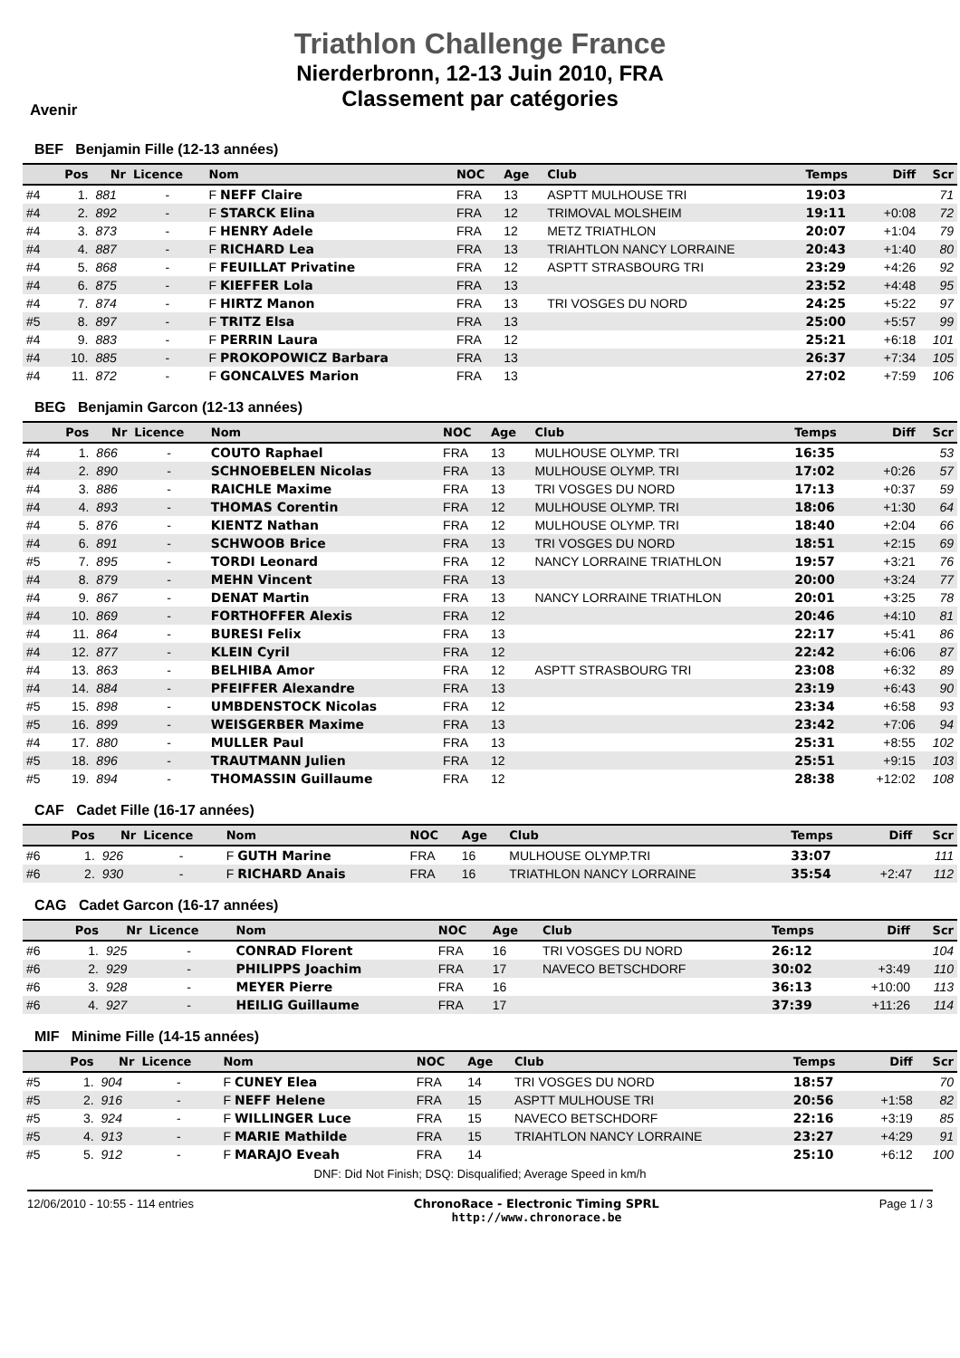Triathlon Challenge France
Nierderbronn, 12-13 Juin 2010, FRA
Classement par catégories
Avenir
BEF Benjamin Fille (12-13 années)
| | Pos | Nr | Licence | Nom | NOC | Age | Club | Temps | Diff | Scr |
| --- | --- | --- | --- | --- | --- | --- | --- | --- | --- | --- |
| #4 | 1. | 881 | - | F NEFF Claire | FRA | 13 | ASPTT MULHOUSE TRI | 19:03 | | 71 |
| #4 | 2. | 892 | - | F STARCK Elina | FRA | 12 | TRIMOVAL MOLSHEIM | 19:11 | +0:08 | 72 |
| #4 | 3. | 873 | - | F HENRY Adele | FRA | 12 | METZ TRIATHLON | 20:07 | +1:04 | 79 |
| #4 | 4. | 887 | - | F RICHARD Lea | FRA | 13 | TRIAHTLON NANCY LORRAINE | 20:43 | +1:40 | 80 |
| #4 | 5. | 868 | - | F FEUILLAT Privatine | FRA | 12 | ASPTT STRASBOURG TRI | 23:29 | +4:26 | 92 |
| #4 | 6. | 875 | - | F KIEFFER Lola | FRA | 13 | | 23:52 | +4:48 | 95 |
| #4 | 7. | 874 | - | F HIRTZ Manon | FRA | 13 | TRI VOSGES DU NORD | 24:25 | +5:22 | 97 |
| #5 | 8. | 897 | - | F TRITZ Elsa | FRA | 13 | | 25:00 | +5:57 | 99 |
| #4 | 9. | 883 | - | F PERRIN Laura | FRA | 12 | | 25:21 | +6:18 | 101 |
| #4 | 10. | 885 | - | F PROKOPOWICZ Barbara | FRA | 13 | | 26:37 | +7:34 | 105 |
| #4 | 11. | 872 | - | F GONCALVES Marion | FRA | 13 | | 27:02 | +7:59 | 106 |
BEG Benjamin Garcon (12-13 années)
| | Pos | Nr | Licence | Nom | NOC | Age | Club | Temps | Diff | Scr |
| --- | --- | --- | --- | --- | --- | --- | --- | --- | --- | --- |
| #4 | 1. | 866 | - | COUTO Raphael | FRA | 13 | MULHOUSE OLYMP. TRI | 16:35 | | 53 |
| #4 | 2. | 890 | - | SCHNOEBELEN Nicolas | FRA | 13 | MULHOUSE OLYMP. TRI | 17:02 | +0:26 | 57 |
| #4 | 3. | 886 | - | RAICHLE Maxime | FRA | 13 | TRI VOSGES DU NORD | 17:13 | +0:37 | 59 |
| #4 | 4. | 893 | - | THOMAS Corentin | FRA | 12 | MULHOUSE OLYMP. TRI | 18:06 | +1:30 | 64 |
| #4 | 5. | 876 | - | KIENTZ Nathan | FRA | 12 | MULHOUSE OLYMP. TRI | 18:40 | +2:04 | 66 |
| #4 | 6. | 891 | - | SCHWOOB Brice | FRA | 13 | TRI VOSGES DU NORD | 18:51 | +2:15 | 69 |
| #5 | 7. | 895 | - | TORDI Leonard | FRA | 12 | NANCY LORRAINE TRIATHLON | 19:57 | +3:21 | 76 |
| #4 | 8. | 879 | - | MEHN Vincent | FRA | 13 | | 20:00 | +3:24 | 77 |
| #4 | 9. | 867 | - | DENAT Martin | FRA | 13 | NANCY LORRAINE TRIATHLON | 20:01 | +3:25 | 78 |
| #4 | 10. | 869 | - | FORTHOFFER Alexis | FRA | 12 | | 20:46 | +4:10 | 81 |
| #4 | 11. | 864 | - | BURESI Felix | FRA | 13 | | 22:17 | +5:41 | 86 |
| #4 | 12. | 877 | - | KLEIN Cyril | FRA | 12 | | 22:42 | +6:06 | 87 |
| #4 | 13. | 863 | - | BELHIBA Amor | FRA | 12 | ASPTT STRASBOURG TRI | 23:08 | +6:32 | 89 |
| #4 | 14. | 884 | - | PFEIFFER Alexandre | FRA | 13 | | 23:19 | +6:43 | 90 |
| #5 | 15. | 898 | - | UMBDENSTOCK Nicolas | FRA | 12 | | 23:34 | +6:58 | 93 |
| #5 | 16. | 899 | - | WEISGERBER Maxime | FRA | 13 | | 23:42 | +7:06 | 94 |
| #4 | 17. | 880 | - | MULLER Paul | FRA | 13 | | 25:31 | +8:55 | 102 |
| #5 | 18. | 896 | - | TRAUTMANN Julien | FRA | 12 | | 25:51 | +9:15 | 103 |
| #5 | 19. | 894 | - | THOMASSIN Guillaume | FRA | 12 | | 28:38 | +12:02 | 108 |
CAF Cadet Fille (16-17 années)
| | Pos | Nr | Licence | Nom | NOC | Age | Club | Temps | Diff | Scr |
| --- | --- | --- | --- | --- | --- | --- | --- | --- | --- | --- |
| #6 | 1. | 926 | - | F GUTH Marine | FRA | 16 | MULHOUSE OLYMP.TRI | 33:07 | | 111 |
| #6 | 2. | 930 | - | F RICHARD Anais | FRA | 16 | TRIATHLON NANCY LORRAINE | 35:54 | +2:47 | 112 |
CAG Cadet Garcon (16-17 années)
| | Pos | Nr | Licence | Nom | NOC | Age | Club | Temps | Diff | Scr |
| --- | --- | --- | --- | --- | --- | --- | --- | --- | --- | --- |
| #6 | 1. | 925 | - | CONRAD Florent | FRA | 16 | TRI VOSGES DU NORD | 26:12 | | 104 |
| #6 | 2. | 929 | - | PHILIPPS Joachim | FRA | 17 | NAVECO BETSCHDORF | 30:02 | +3:49 | 110 |
| #6 | 3. | 928 | - | MEYER Pierre | FRA | 16 | | 36:13 | +10:00 | 113 |
| #6 | 4. | 927 | - | HEILIG Guillaume | FRA | 17 | | 37:39 | +11:26 | 114 |
MIF Minime Fille (14-15 années)
| | Pos | Nr | Licence | Nom | NOC | Age | Club | Temps | Diff | Scr |
| --- | --- | --- | --- | --- | --- | --- | --- | --- | --- | --- |
| #5 | 1. | 904 | - | F CUNEY Elea | FRA | 14 | TRI VOSGES DU NORD | 18:57 | | 70 |
| #5 | 2. | 916 | - | F NEFF Helene | FRA | 15 | ASPTT MULHOUSE TRI | 20:56 | +1:58 | 82 |
| #5 | 3. | 924 | - | F WILLINGER Luce | FRA | 15 | NAVECO BETSCHDORF | 22:16 | +3:19 | 85 |
| #5 | 4. | 913 | - | F MARIE Mathilde | FRA | 15 | TRIAHTLON NANCY LORRAINE | 23:27 | +4:29 | 91 |
| #5 | 5. | 912 | - | F MARAJO Eveah | FRA | 14 | | 25:10 | +6:12 | 100 |
DNF: Did Not Finish; DSQ: Disqualified; Average Speed in km/h
12/06/2010 - 10:55 - 114 entries ChronoRace - Electronic Timing SPRL
http://www.chronorace.be Page 1 / 3